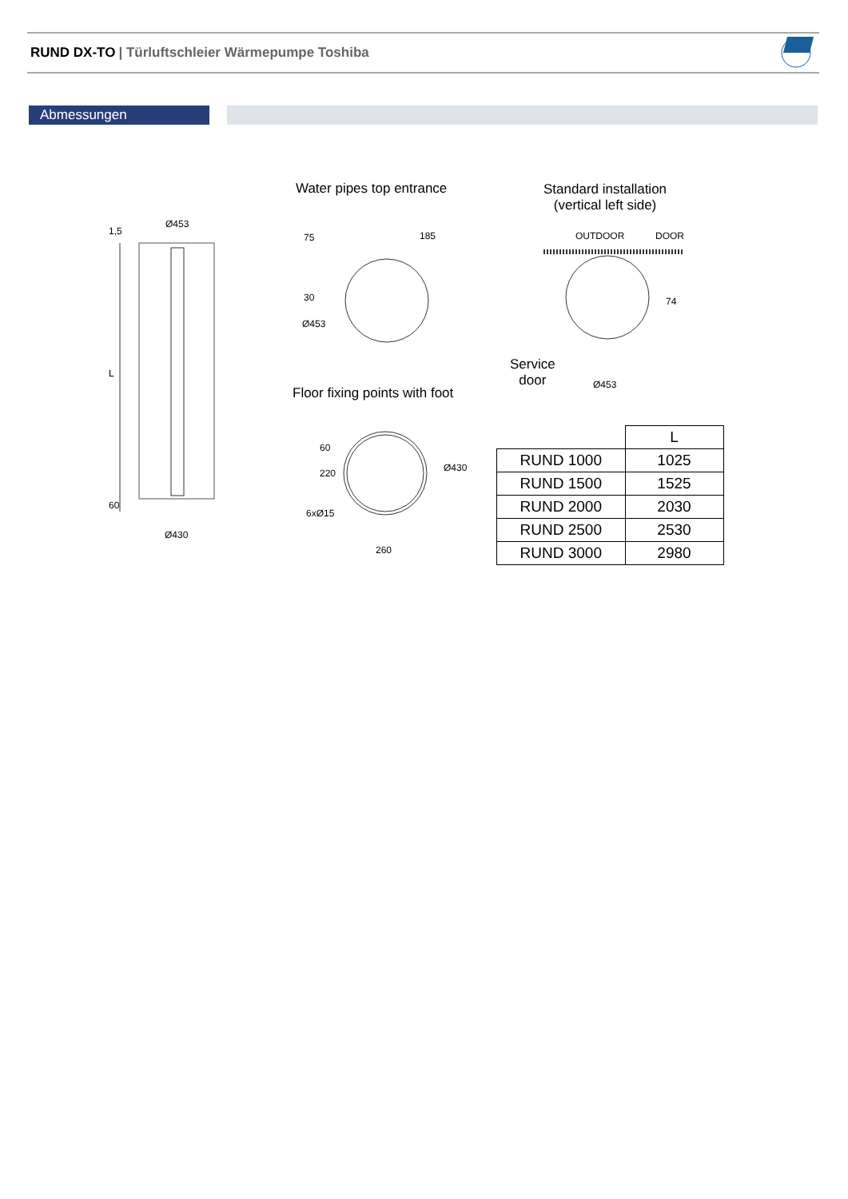RUND DX-TO | Türluftschleier Wärmepumpe Toshiba
Abmessungen
Ø453
1,5
L
60
Ø430
Water pipes top entrance
75 185
30
Ø453
Floor fixing points with foot
60
220 Ø430
6xØ15
260
Standard installation
(vertical left side)
OUTDOOR DOOR
74
Service
door
Ø453
| | L |
| --- | --- |
| RUND 1000 | 1025 |
| RUND 1500 | 1525 |
| RUND 2000 | 2030 |
| RUND 2500 | 2530 |
| RUND 3000 | 2980 |